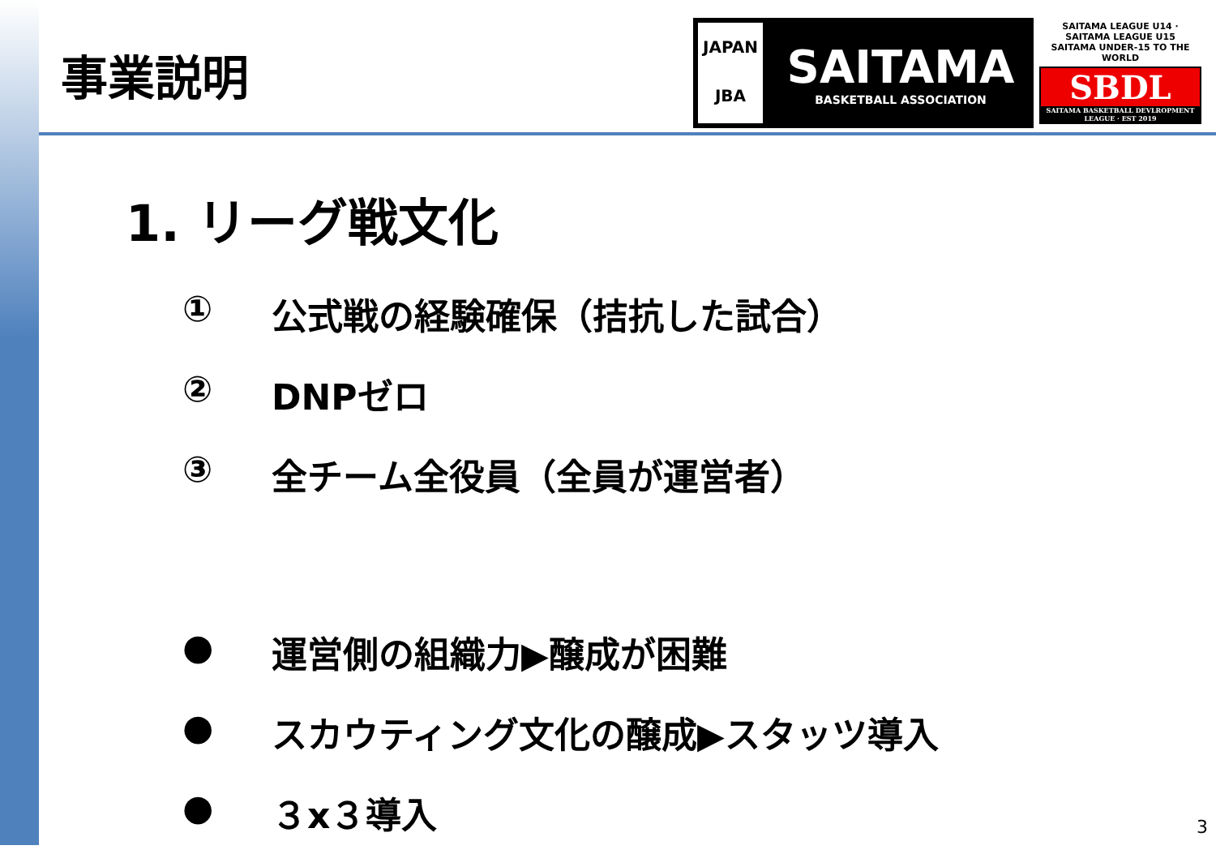事業説明
JAPAN
JBA
SAITAMA
BASKETBALL ASSOCIATION
SAITAMA LEAGUE U14 · SAITAMA LEAGUE U15
SAITAMA UNDER-15 TO THE WORLD
SBDL
SAITAMA BASKETBALL DEVLROPMENT LEAGUE · EST 2019
1. リーグ戦文化
① 公式戦の経験確保（拮抗した試合）
② DNPゼロ
③ 全チーム全役員（全員が運営者）
● 運営側の組織力▶醸成が困難
● スカウティング文化の醸成▶スタッツ導入
● ３x３導入
3